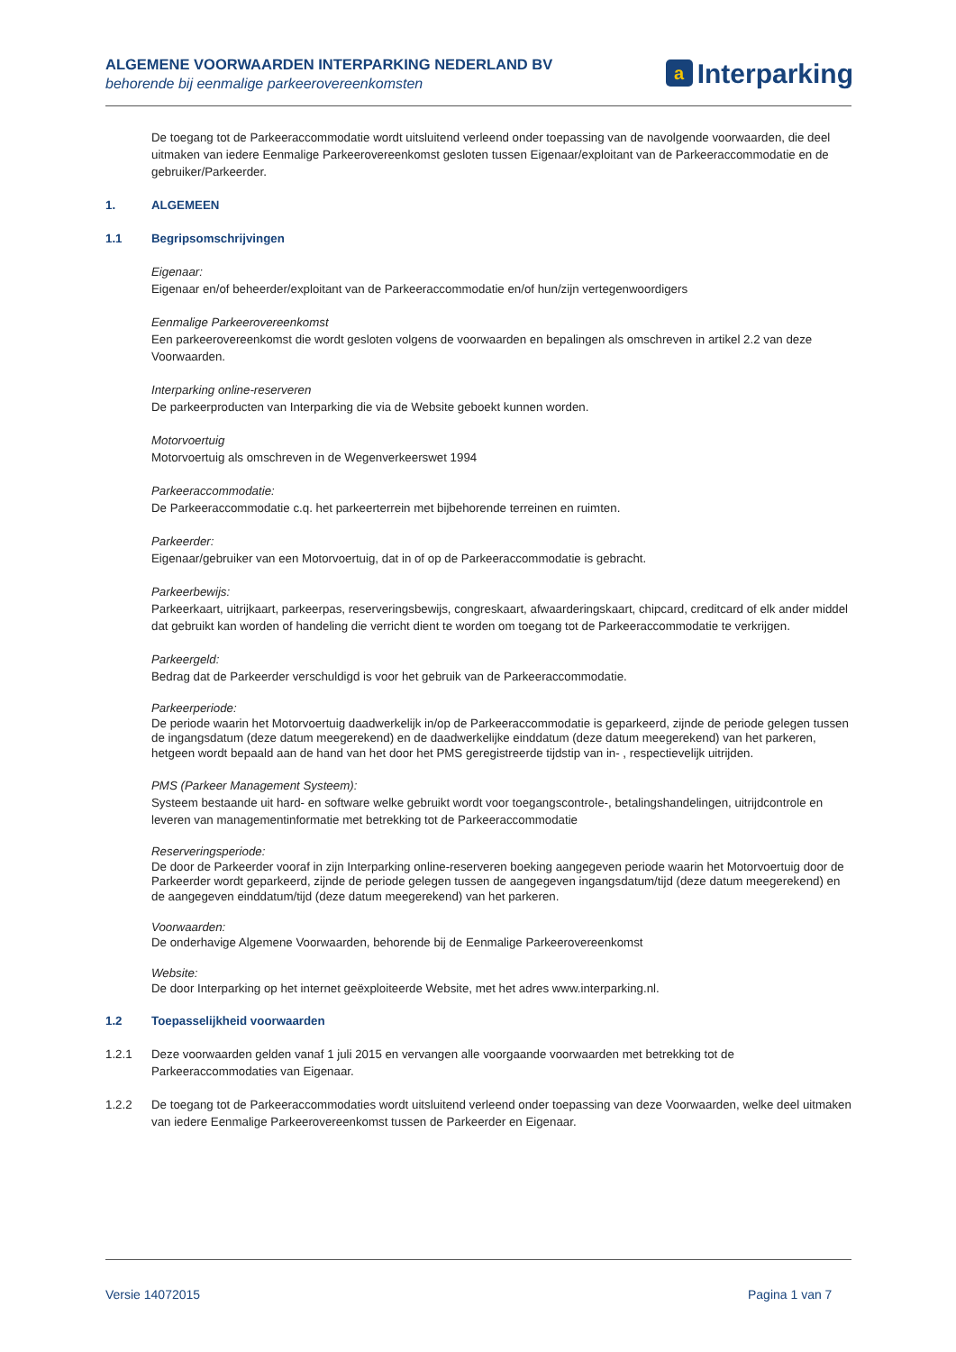ALGEMENE VOORWAARDEN INTERPARKING NEDERLAND BV
behorende bij eenmalige parkeerovereenkomsten
a Interparking
De toegang tot de Parkeeraccommodatie wordt uitsluitend verleend onder toepassing van de navolgende voorwaarden, die deel uitmaken van iedere Eenmalige Parkeerovereenkomst gesloten tussen Eigenaar/exploitant van de Parkeeraccommodatie en de gebruiker/Parkeerder.
1. ALGEMEEN
1.1 Begripsomschrijvingen
Eigenaar:
Eigenaar en/of beheerder/exploitant van de Parkeeraccommodatie en/of hun/zijn vertegenwoordigers
Eenmalige Parkeerovereenkomst
Een parkeerovereenkomst die wordt gesloten volgens de voorwaarden en bepalingen als omschreven in artikel 2.2 van deze Voorwaarden.
Interparking online-reserveren
De parkeerproducten van Interparking die via de Website geboekt kunnen worden.
Motorvoertuig
Motorvoertuig als omschreven in de Wegenverkeerswet 1994
Parkeeraccommodatie:
De Parkeeraccommodatie c.q. het parkeerterrein met bijbehorende terreinen en ruimten.
Parkeerder:
Eigenaar/gebruiker van een Motorvoertuig, dat in of op de Parkeeraccommodatie is gebracht.
Parkeerbewijs:
Parkeerkaart, uitrijkaart, parkeerpas, reserveringsbewijs, congreskaart, afwaarderingskaart, chipcard, creditcard of elk ander middel dat gebruikt kan worden of handeling die verricht dient te worden om toegang tot de Parkeeraccommodatie te verkrijgen.
Parkeergeld:
Bedrag dat de Parkeerder verschuldigd is voor het gebruik van de Parkeeraccommodatie.
Parkeerperiode:
De periode waarin het Motorvoertuig daadwerkelijk in/op de Parkeeraccommodatie is geparkeerd, zijnde de periode gelegen tussen de ingangsdatum (deze datum meegerekend) en de daadwerkelijke einddatum (deze datum meegerekend) van het parkeren, hetgeen wordt bepaald aan de hand van het door het PMS geregistreerde tijdstip van in- , respectievelijk uitrijden.
PMS (Parkeer Management Systeem):
Systeem bestaande uit hard- en software welke gebruikt wordt voor toegangscontrole-, betalingshandelingen, uitrijdcontrole en leveren van managementinformatie met betrekking tot de Parkeeraccommodatie
Reserveringsperiode:
De door de Parkeerder vooraf in zijn Interparking online-reserveren boeking aangegeven periode waarin het Motorvoertuig door de Parkeerder wordt geparkeerd, zijnde de periode gelegen tussen de aangegeven ingangsdatum/tijd (deze datum meegerekend) en de aangegeven einddatum/tijd (deze datum meegerekend) van het parkeren.
Voorwaarden:
De onderhavige Algemene Voorwaarden, behorende bij de Eenmalige Parkeerovereenkomst
Website:
De door Interparking op het internet geëxploiteerde Website, met het adres www.interparking.nl.
1.2 Toepasselijkheid voorwaarden
1.2.1 Deze voorwaarden gelden vanaf 1 juli 2015 en vervangen alle voorgaande voorwaarden met betrekking tot de Parkeeraccommodaties van Eigenaar.
1.2.2 De toegang tot de Parkeeraccommodaties wordt uitsluitend verleend onder toepassing van deze Voorwaarden, welke deel uitmaken van iedere Eenmalige Parkeerovereenkomst tussen de Parkeerder en Eigenaar.
Versie 14072015 Pagina 1 van 7